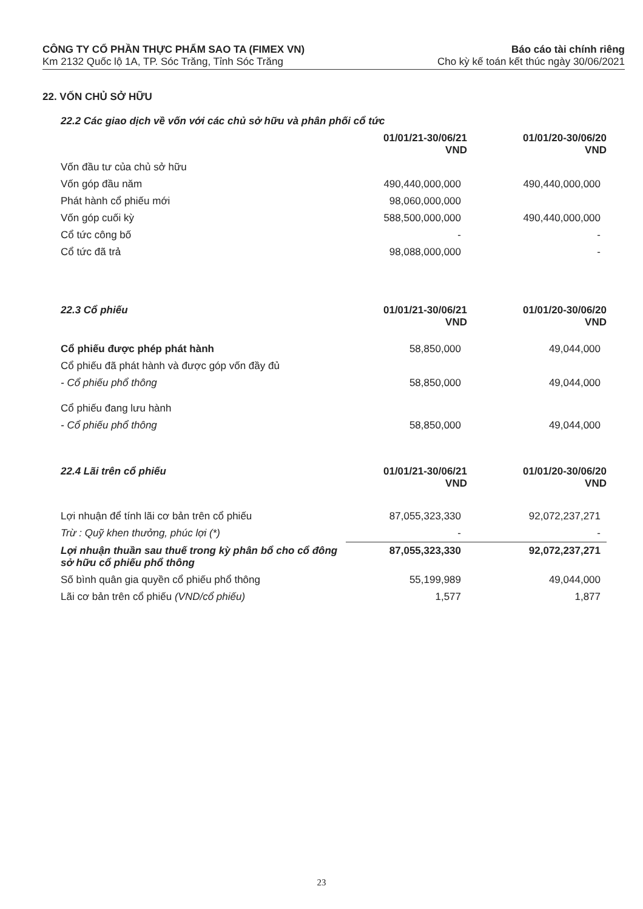CÔNG TY CỔ PHẦN THỰC PHẨM SAO TA (FIMEX VN)
Km 2132 Quốc lộ 1A, TP. Sóc Trăng, Tỉnh Sóc Trăng
Báo cáo tài chính riêng
Cho kỳ kế toán kết thúc ngày 30/06/2021
22. VỐN CHỦ SỞ HỮU
| 22.2 Các giao dịch về vốn với các chủ sở hữu và phân phối cổ tức | | |
| | 01/01/21-30/06/21 VND | 01/01/20-30/06/20 VND |
| Vốn đầu tư của chủ sở hữu | | |
| Vốn góp đầu năm | 490,440,000,000 | 490,440,000,000 |
| Phát hành cổ phiếu mới | 98,060,000,000 | |
| Vốn góp cuối kỳ | 588,500,000,000 | 490,440,000,000 |
| Cổ tức công bố | - | - |
| Cổ tức đã trả | 98,088,000,000 | - |
| 22.3 Cổ phiếu | 01/01/21-30/06/21 VND | 01/01/20-30/06/20 VND |
| Cổ phiếu được phép phát hành | 58,850,000 | 49,044,000 |
| Cổ phiếu đã phát hành và được góp vốn đầy đủ | | |
| - Cổ phiếu phổ thông | 58,850,000 | 49,044,000 |
| Cổ phiếu đang lưu hành | | |
| - Cổ phiếu phổ thông | 58,850,000 | 49,044,000 |
| 22.4 Lãi trên cổ phiếu | 01/01/21-30/06/21 VND | 01/01/20-30/06/20 VND |
| Lợi nhuận để tính lãi cơ bản trên cổ phiếu | 87,055,323,330 | 92,072,237,271 |
| Trừ : Quỹ khen thưởng, phúc lợi (*) | - | - |
| Lợi nhuận thuần sau thuế trong kỳ phân bổ cho cổ đông sở hữu cổ phiếu phổ thông | 87,055,323,330 | 92,072,237,271 |
| Số bình quân gia quyền cổ phiếu phổ thông | 55,199,989 | 49,044,000 |
| Lãi cơ bản trên cổ phiếu (VND/cổ phiếu) | 1,577 | 1,877 |
23